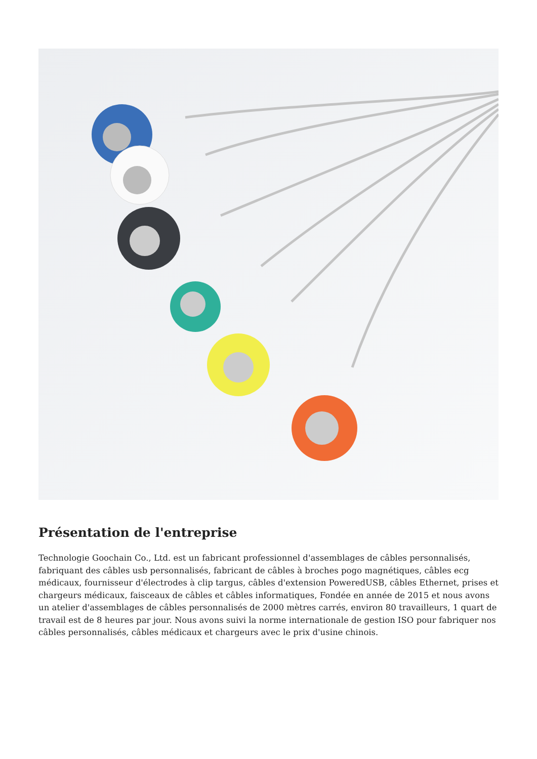Présentation de l'entreprise
Technologie Goochain Co., Ltd. est un fabricant professionnel d'assemblages de câbles personnalisés, fabriquant des câbles usb personnalisés, fabricant de câbles à broches pogo magnétiques, câbles ecg médicaux, fournisseur d'électrodes à clip targus, câbles d'extension PoweredUSB, câbles Ethernet, prises et chargeurs médicaux, faisceaux de câbles et câbles informatiques, Fondée en année de 2015 et nous avons un atelier d'assemblages de câbles personnalisés de 2000 mètres carrés, environ 80 travailleurs, 1 quart de travail est de 8 heures par jour. Nous avons suivi la norme internationale de gestion ISO pour fabriquer nos câbles personnalisés, câbles médicaux et chargeurs avec le prix d'usine chinois.